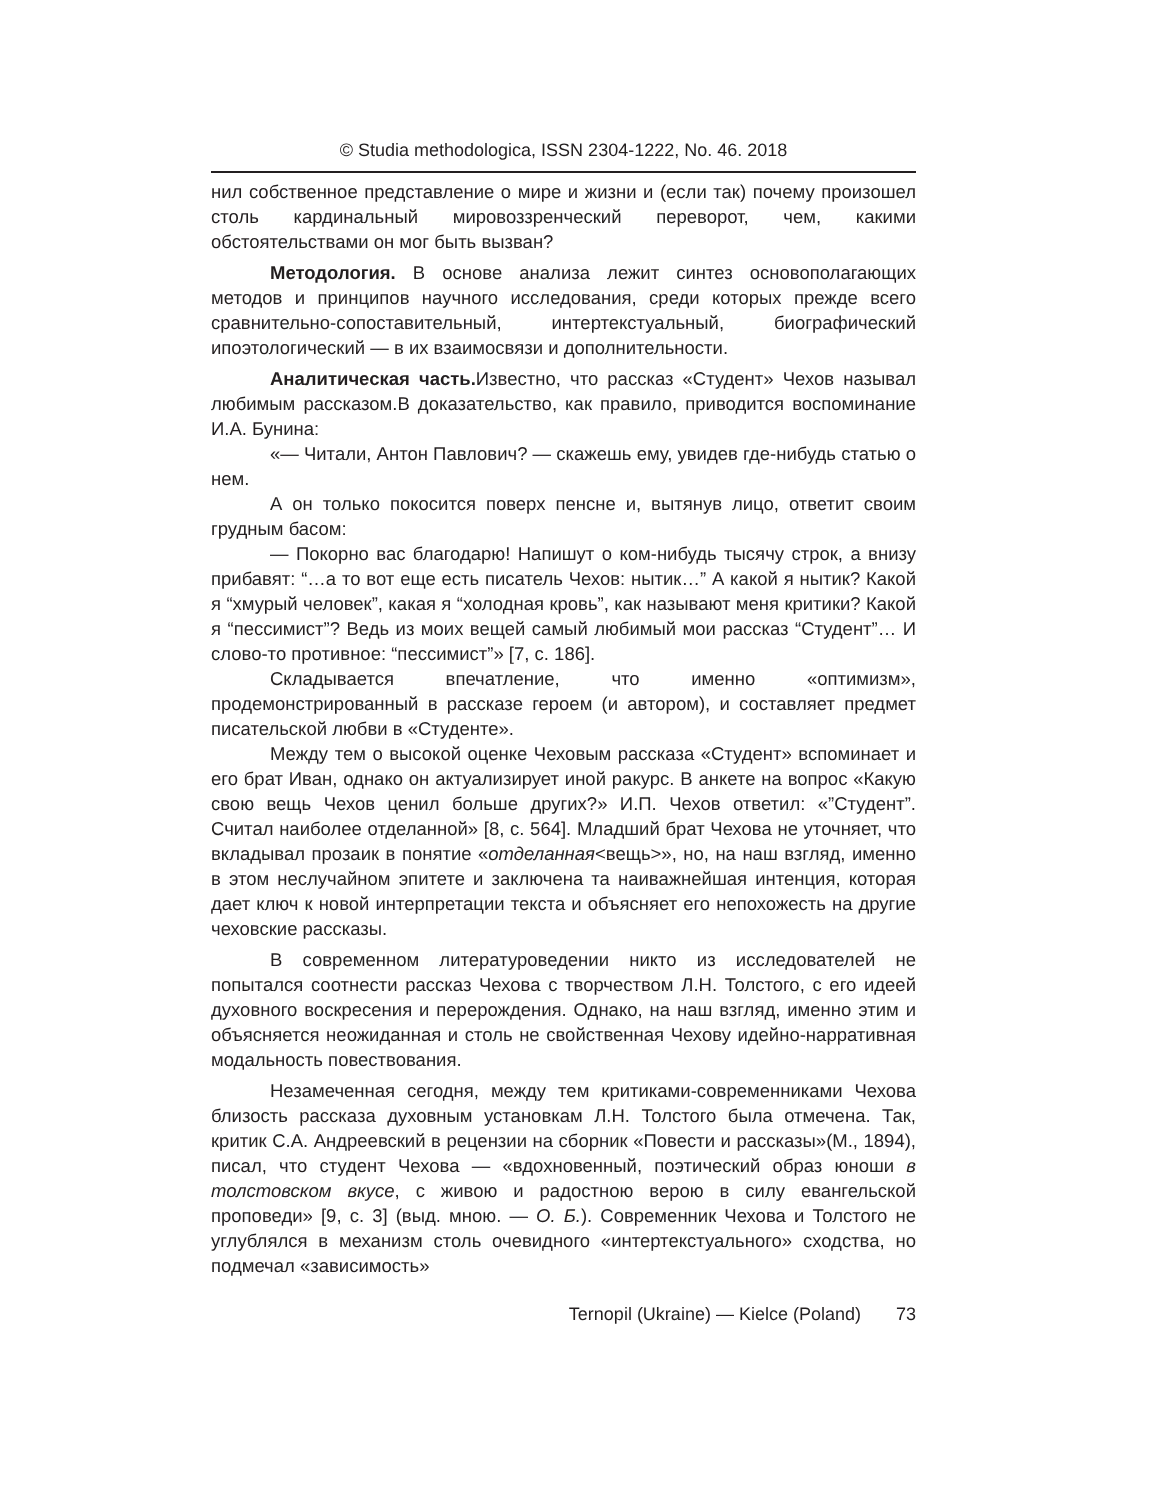© Studia methodologica, ISSN 2304-1222, No. 46. 2018
нил собственное представление о мире и жизни и (если так) почему произошел столь кардинальный мировоззренческий переворот, чем, какими обстоятельствами он мог быть вызван?
Методология. В основе анализа лежит синтез основополагающих методов и принципов научного исследования, среди которых прежде всего сравнительно-сопоставительный, интертекстуальный, биографический ипоэтологический — в их взаимосвязи и дополнительности.
Аналитическая часть. Известно, что рассказ «Студент» Чехов называл любимым рассказом.В доказательство, как правило, приводится воспоминание И.А. Бунина:
«— Читали, Антон Павлович? — скажешь ему, увидев где-нибудь статью о нем.
А он только покосится поверх пенсне и, вытянув лицо, ответит своим грудным басом:
— Покорно вас благодарю! Напишут о ком-нибудь тысячу строк, а внизу прибавят: “…а то вот еще есть писатель Чехов: нытик…” А какой я нытик? Какой я “хмурый человек”, какая я “холодная кровь”, как называют меня критики? Какой я “пессимист”? Ведь из моих вещей самый любимый мои рассказ “Студент”… И слово-то противное: “пессимист”» [7, с. 186].
Складывается впечатление, что именно «оптимизм», продемонстрированный в рассказе героем (и автором), и составляет предмет писательской любви в «Студенте».
Между тем о высокой оценке Чеховым рассказа «Студент» вспоминает и его брат Иван, однако он актуализирует иной ракурс. В анкете на вопрос «Какую свою вещь Чехов ценил больше других?» И.П. Чехов ответил: «”Студент”. Считал наиболее отделанной» [8, с. 564]. Младший брат Чехова не уточняет, что вкладывал прозаик в понятие «отделанная<вещь>», но, на наш взгляд, именно в этом неслучайном эпитете и заключена та наиважнейшая интенция, которая дает ключ к новой интерпретации текста и объясняет его непохожесть на другие чеховские рассказы.
В современном литературоведении никто из исследователей не попытался соотнести рассказ Чехова с творчеством Л.Н. Толстого, с его идеей духовного воскресения и перерождения. Однако, на наш взгляд, именно этим и объясняется неожиданная и столь не свойственная Чехову идейно-нарративная модальность повествования.
Незамеченная сегодня, между тем критиками-современниками Чехова близость рассказа духовным установкам Л.Н. Толстого была отмечена. Так, критик С.А. Андреевский в рецензии на сборник «Повести и рассказы»(М., 1894), писал, что студент Чехова — «вдохновенный, поэтический образ юноши в толстовском вкусе, с живою и радостною верою в силу евангельской проповеди» [9, с. 3] (выд. мною. — О. Б.). Современник Чехова и Толстого не углублялся в механизм столь очевидного «интертекстуального» сходства, но подмечал «зависимость»
Ternopil (Ukraine) — Kielce (Poland) 73